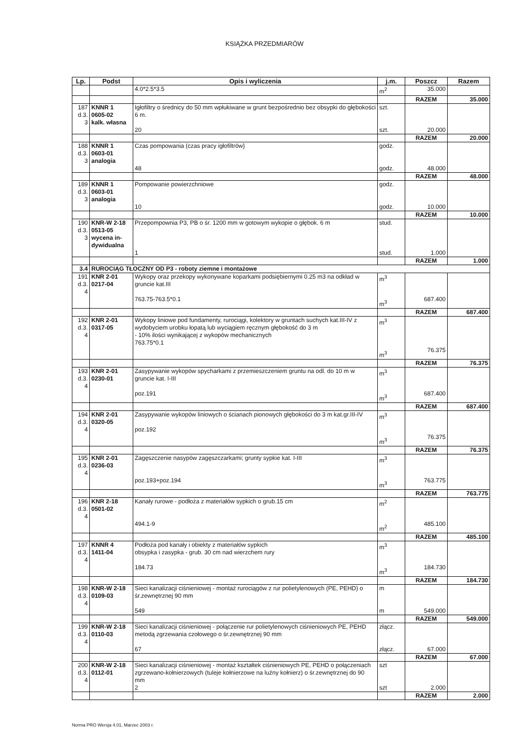KSIĄŻKA PRZEDMIARÓW
| Lp. | Podst | Opis i wyliczenia | j.m. | Poszcz | Razem |
| --- | --- | --- | --- | --- | --- |
| | | 4.0*2.5*3.5 | m<sup>2</sup> | 35.000 | |
| | | | | RAZEM | 35.000 |
| 187 d.3. 3 | KNNR 1 0605-02 kalk. własna | Igłofiltry o średnicy do 50 mm wpłukiwane w grunt bezpośrednio bez obsypki do głębokości 6 m. 20 | szt. szt. | 20.000 | |
| | | | | RAZEM | 20.000 |
| 188 d.3. 3 | KNNR 1 0603-01 analogia | Czas pompowania (czas pracy igłofiltrów} 48 | godz. godz. | 48.000 | |
| | | | | RAZEM | 48.000 |
| 189 d.3. 3 | KNNR 1 0603-01 analogia | Pompowanie powierzchniowe 10 | godz. godz. | 10.000 | |
| | | | | RAZEM | 10.000 |
| 190 d.3. 3 | KNR-W 2-18 0513-05 wycena in-dywidualna | Przepompownia P3, PB o śr. 1200 mm w gotowym wykopie o głębok. 6 m 1 | stud. stud. | 1.000 | |
| | | | | RAZEM | 1.000 |
| 3.4 | RUROCIĄG TŁOCZNY OD P3 - roboty ziemne i montażowe | | | | |
| 191 d.3. 4 | KNR 2-01 0217-04 | Wykopy oraz przekopy wykonywane koparkami podsiębiernymi 0.25 m3 na odkład w gruncie kat.III 763.75-763.5*0.1 | m<sup>3</sup> m<sup>3</sup> | 687.400 | |
| | | | | RAZEM | 687.400 |
| 192 d.3. 4 | KNR 2-01 0317-05 | Wykopy liniowe pod fundamenty, rurociągi, kolektory w gruntach suchych kat.III-IV z wydobyciem urobku łopatą lub wyciągiem ręcznym głębokość do 3 m - 10% ilości wynikającej z wykopów mechanicznych 763.75*0.1 | m<sup>3</sup> m<sup>3</sup> | 76.375 | |
| | | | | RAZEM | 76.375 |
| 193 d.3. 4 | KNR 2-01 0230-01 | Zasypywanie wykopów spycharkami z przemieszczeniem gruntu na odl. do 10 m w gruncie kat. I-III poz.191 | m<sup>3</sup> m<sup>3</sup> | 687.400 | |
| | | | | RAZEM | 687.400 |
| 194 d.3. 4 | KNR 2-01 0320-05 | Zasypywanie wykopów liniowych o ścianach pionowych głębokości do 3 m kat.gr.III-IV poz.192 | m<sup>3</sup> m<sup>3</sup> | 76.375 | |
| | | | | RAZEM | 76.375 |
| 195 d.3. 4 | KNR 2-01 0236-03 | Zagęszczenie nasypów zagęszczarkami; grunty sypkie kat. I-III poz.193+poz.194 | m<sup>3</sup> m<sup>3</sup> | 763.775 | |
| | | | | RAZEM | 763.775 |
| 196 d.3. 4 | KNR 2-18 0501-02 | Kanały rurowe - podłoża z materiałów sypkich o grub.15 cm 494.1-9 | m<sup>2</sup> m<sup>2</sup> | 485.100 | |
| | | | | RAZEM | 485.100 |
| 197 d.3. 4 | KNNR 4 1411-04 | Podłoża pod kanały i obiekty z materiałów sypkich obsypka i zasypka - grub. 30 cm nad wierzchem rury 184.73 | m<sup>3</sup> m<sup>3</sup> | 184.730 | |
| | | | | RAZEM | 184.730 |
| 198 d.3. 4 | KNR-W 2-18 0109-03 | Sieci kanalizacji ciśnieniowej - montaż rurociągów z rur polietylenowych (PE, PEHD) o śr.zewnętrznej 90 mm 549 | m m | 549.000 | |
| | | | | RAZEM | 549.000 |
| 199 d.3. 4 | KNR-W 2-18 0110-03 | Sieci kanalizacji ciśnieniowej - połączenie rur polietylenowych ciśnieniowych PE, PEHD metodą zgrzewania czołowego o śr.zewnętrznej 90 mm 67 | złącz. złącz. | 67.000 | |
| | | | | RAZEM | 67.000 |
| 200 d.3. 4 | KNR-W 2-18 0112-01 | Sieci kanalizacji ciśnieniowej - montaż kształtek ciśnieniowych PE, PEHD o połączeniach zgrzewano-kołnierzowych (tuleje kołnierzowe na luźny kołnierz) o śr.zewnętrznej do 90 mm 2 | szt szt | 2.000 | |
| | | | | RAZEM | 2.000 |
Norma PRO Wersja 4.01, Marzec 2003 r.